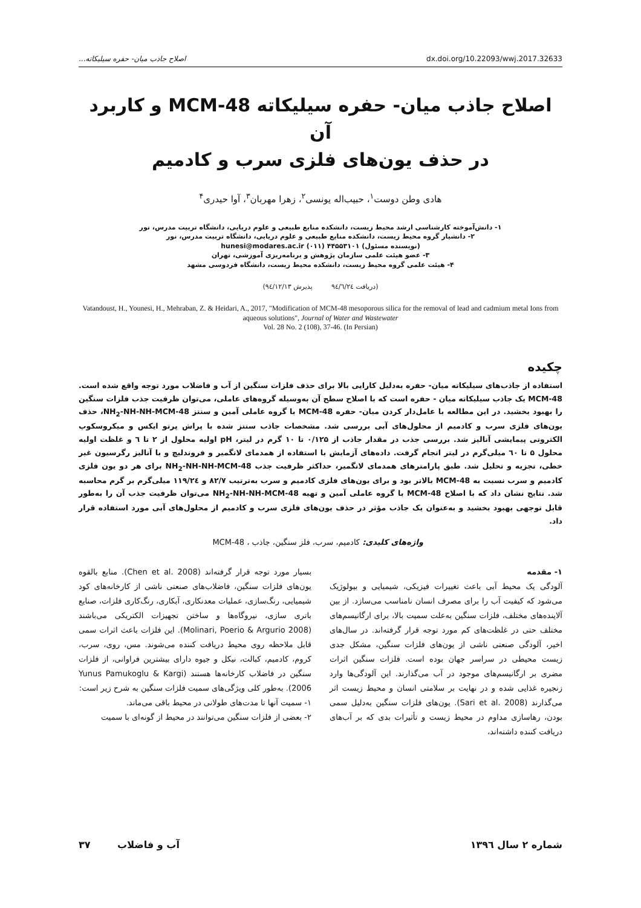اصلاح جاذب میان- حفره سیلیکاته... dx.doi.org/10.22093/wwj.2017.32633
اصلاح جاذب میان- حفره سیلیکاته MCM-48 و کاربرد آن
در حذف یون‌های فلزی سرب و کادمیم
هادی وطن دوست<sup>۱</sup>، حبیب‌اله یونسی<sup>۲</sup>، زهرا مهربان<sup>۳</sup>، آوا حیدری<sup>۴</sup>
۱- دانش‌آموخته کارشناسی ارشد محیط زیست، دانشکده منابع طبیعی و علوم دریایی، دانشگاه تربیت مدرس، نور
۲- دانشیار گروه محیط زیست، دانشکده منابع طبیعی و علوم دریایی، دانشگاه تربیت مدرس، نور
(نویسنده مسئول) ۴۴۵۵۳۱۰۱ (۰۱۱) hunesi@modares.ac.ir
۳- عضو هیئت علمی سازمان پژوهش و برنامه‌ریزی آموزشی، تهران
۴- هیئت علمی گروه محیط زیست، دانشکده محیط زیست، دانشگاه فردوسی مشهد
(دریافت ۹٤/٦/٢٤ پذیرش ۹٤/١٢/١٣)
Vatandoust, H., Younesi, H., Mehraban, Z. & Heidari, A., 2017, "Modification of MCM-48 mesoporous silica for the removal of lead and cadmium metal Ions from aqueous solutions", Journal of Water and Wastewater
Vol. 28 No. 2 (108), 37-46. (In Persian)
چکیده
استفاده از جاذب‌های سیلیکاته میان- حفره به‌دلیل کارایی بالا برای حذف فلزات سنگین از آب و فاضلاب مورد توجه واقع شده است. MCM-48 یک جاذب سیلیکاته میان - حفره است که با اصلاح سطح آن به‌وسیله گروه‌های عاملی، می‌توان ظرفیت جذب فلزات سنگین را بهبود بخشید. در این مطالعه با عامل‌دار کردن میان- حفره MCM-48 با گروه عاملی آمین و سنتز NH<sub>2</sub>-NH-NH-MCM-48، حذف یون‌های فلزی سرب و کادمیم از محلول‌های آبی بررسی شد. مشخصات جاذب سنتز شده با پراش پرتو ایکس و میکروسکوپ الکترونی پیمایشی آنالیز شد. بررسی جذب در مقدار جاذب از ۰/۱۲۵ تا ۱۰ گرم در لیتر، pH اولیه محلول از ۲ تا ٦ و غلظت اولیه محلول ۵ تا ٦۰ میلی‌گرم در لیتر انجام گرفت. داده‌های آزمایش با استفاده از همدمای لانگمیر و فروندلیچ و با آنالیز رگرسیون غیر خطی، تجزیه و تحلیل شد. طبق پارامترهای همدمای لانگمیر، حداکثر ظرفیت جذب NH<sub>2</sub>-NH-NH-MCM-48 برای هر دو یون فلزی کادمیم و سرب نسبت به MCM-48 بالاتر بود و برای یون‌های فلزی کادمیم و سرب به‌ترتیب ۸۲/۷ و ۱۱۹/٢٤ میلی‌گرم بر گرم محاسبه شد. نتایج نشان داد که با اصلاح MCM-48 با گروه عاملی آمین و تهیه NH<sub>2</sub>-NH-NH-MCM-48 می‌توان ظرفیت جذب آن را به‌طور قابل توجهی بهبود بخشید و به‌عنوان یک جاذب مؤثر در حذف یون‌های فلزی سرب و کادمیم از محلول‌های آبی مورد استفاده قرار داد.
واژه‌های کلیدی: کادمیم، سرب، فلز سنگین، جاذب ، MCM-48
۱- مقدمه
آلودگی یک محیط آبی باعث تغییرات فیزیکی، شیمیایی و بیولوژیک می‌شود که کیفیت آب را برای مصرف انسان نامناسب می‌سازد. از بین آلاینده‌های مختلف، فلزات سنگین به‌علت سمیت بالا، برای ارگانیسم‌های مختلف حتی در غلظت‌های کم مورد توجه قرار گرفته‌اند. در سال‌های اخیر، آلودگی صنعتی ناشی از یون‌های فلزات سنگین، مشکل جدی زیست محیطی در سراسر جهان بوده است. فلزات سنگین اثرات مضری بر ارگانیسم‌های موجود در آب می‌گذارند. این آلودگی‌ها وارد زنجیره غذایی شده و در نهایت بر سلامتی انسان و محیط زیست اثر می‌گذارند (Sari et al. 2008). یون‌های فلزات سنگین به‌دلیل سمی بودن، رهاسازی مداوم در محیط زیست و تأثیرات بدی که بر آب‌های دریافت کننده داشته‌اند،
بسیار مورد توجه قرار گرفته‌اند (Chen et al. 2008). منابع بالقوه یون‌های فلزات سنگین، فاضلاب‌های صنعتی ناشی از کارخانه‌های کود شیمیایی، رنگ‌سازی، عملیات معدنکاری، آبکاری، رنگ‌کاری فلزات، صنایع باتری سازی، نیروگاه‌ها و ساختن تجهیزات الکتریکی می‌باشند (Molinari, Poerio & Argurio 2008). این فلزات باعث اثرات سمی قابل ملاحظه روی محیط دریافت کننده می‌شوند. مس، روی، سرب، کروم، کادمیم، کبالت، نیکل و جیوه دارای بیشترین فراوانی، از فلزات سنگین در فاضلاب کارخانه‌ها هستند (Yunus Pamukoglu & Kargi 2006). به‌طور کلی ویژگی‌های سمیت فلزات سنگین به شرح زیر است:
۱- سمیت آنها تا مدت‌های طولانی در محیط باقی می‌ماند.
۲- بعضی از فلزات سنگین می‌توانند در محیط از گونه‌ای با سمیت
شماره ۲ سال ۱۳۹٦ آب و فاضلاب ۳۷